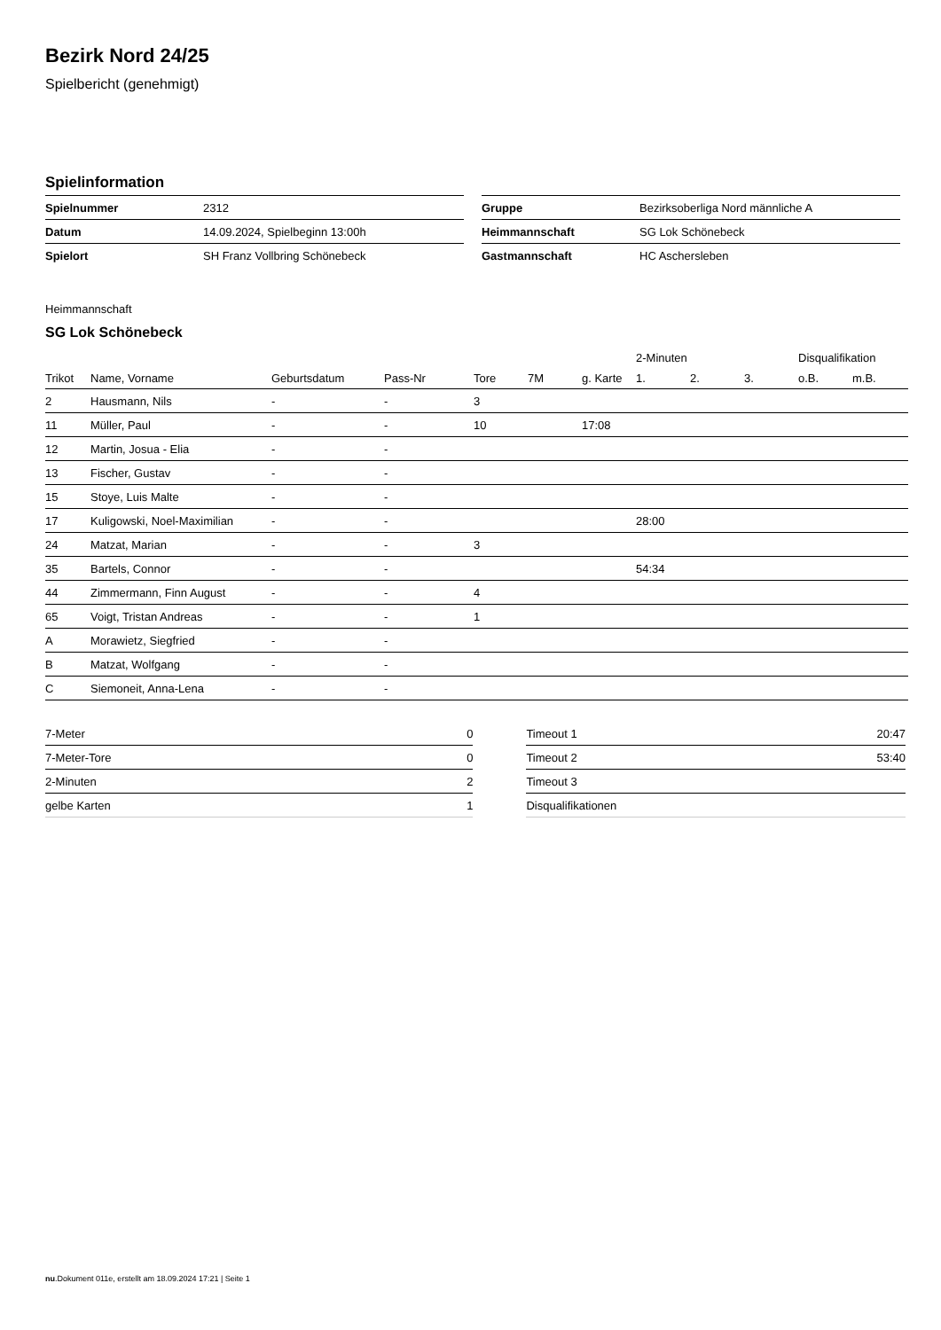Bezirk Nord 24/25
Spielbericht (genehmigt)
Spielinformation
| Spielnummer | 2312 |
| Datum | 14.09.2024, Spielbeginn 13:00h |
| Spielort | SH Franz Vollbring Schönebeck |
| Gruppe | Bezirksoberliga Nord männliche A |
| Heimmannschaft | SG Lok Schönebeck |
| Gastmannschaft | HC Aschersleben |
Heimmannschaft
SG Lok Schönebeck
| | | | | | | | 2-Minuten | | | Disqualifikation | |
| --- | --- | --- | --- | --- | --- | --- | --- | --- | --- | --- | --- |
| Trikot | Name, Vorname | Geburtsdatum | Pass-Nr | Tore | 7M | g. Karte | 1. | 2. | 3. | o.B. | m.B. |
| 2 | Hausmann, Nils | - | - | 3 | | | | | | | |
| 11 | Müller, Paul | - | - | 10 | | 17:08 | | | | | |
| 12 | Martin, Josua - Elia | - | - | | | | | | | | |
| 13 | Fischer, Gustav | - | - | | | | | | | | |
| 15 | Stoye, Luis Malte | - | - | | | | | | | | |
| 17 | Kuligowski, Noel-Maximilian | - | - | | | | 28:00 | | | | |
| 24 | Matzat, Marian | - | - | 3 | | | | | | | |
| 35 | Bartels, Connor | - | - | | | | 54:34 | | | | |
| 44 | Zimmermann, Finn August | - | - | 4 | | | | | | | |
| 65 | Voigt, Tristan Andreas | - | - | 1 | | | | | | | |
| A | Morawietz, Siegfried | - | - | | | | | | | | |
| B | Matzat, Wolfgang | - | - | | | | | | | | |
| C | Siemoneit, Anna-Lena | - | - | | | | | | | | |
| 7-Meter | 0 |
| 7-Meter-Tore | 0 |
| 2-Minuten | 2 |
| gelbe Karten | 1 |
| Timeout 1 | 20:47 |
| Timeout 2 | 53:40 |
| Timeout 3 | |
| Disqualifikationen | |
nu.Dokument 011e, erstellt am 18.09.2024 17:21 | Seite 1